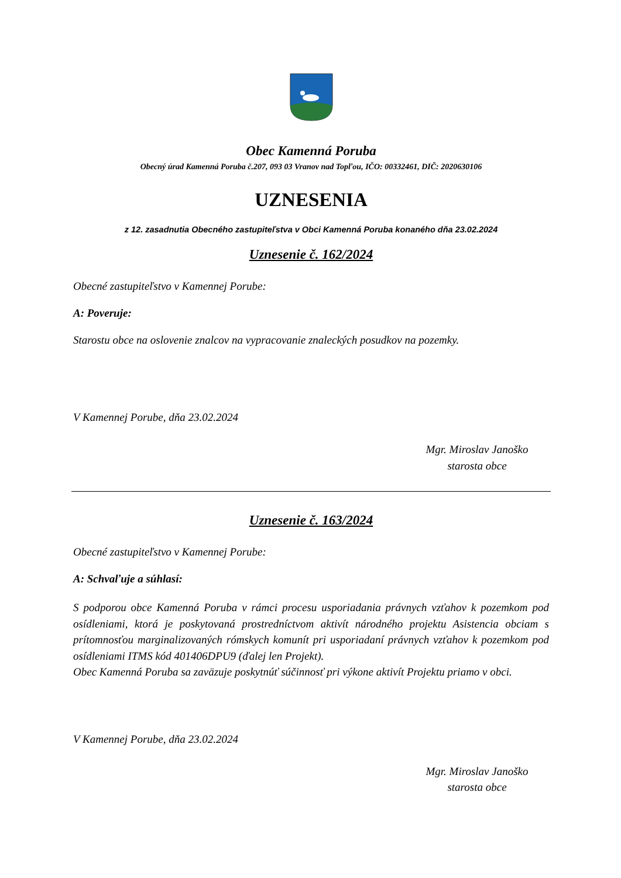Obec Kamenná Poruba
Obecný úrad Kamenná Poruba č.207, 093 03 Vranov nad Topľou, IČO: 00332461, DIČ: 2020630106
UZNESENIA
z 12. zasadnutia Obecného zastupiteľstva v Obci Kamenná Poruba konaného dňa 23.02.2024
Uznesenie č. 162/2024
Obecné zastupiteľstvo v Kamennej Porube:
A: Poveruje:
Starostu obce na oslovenie znalcov na vypracovanie znaleckých posudkov na pozemky.
V Kamennej Porube, dňa 23.02.2024
Mgr. Miroslav Janoško
starosta obce
Uznesenie č. 163/2024
Obecné zastupiteľstvo v Kamennej Porube:
A: Schvaľuje a súhlasí:
S podporou obce Kamenná Poruba v rámci procesu usporiadania právnych vzťahov k pozemkom pod osídleniami, ktorá je poskytovaná prostredníctvom aktivít národného projektu Asistencia obciam s prítomnosťou marginalizovaných rómskych komunít pri usporiadaní právnych vzťahov k pozemkom pod osídleniami ITMS kód 401406DPU9 (ďalej len Projekt).
Obec Kamenná Poruba sa zaväzuje poskytnúť súčinnosť pri výkone aktivít Projektu priamo v obci.
V Kamennej Porube, dňa 23.02.2024
Mgr. Miroslav Janoško
starosta obce